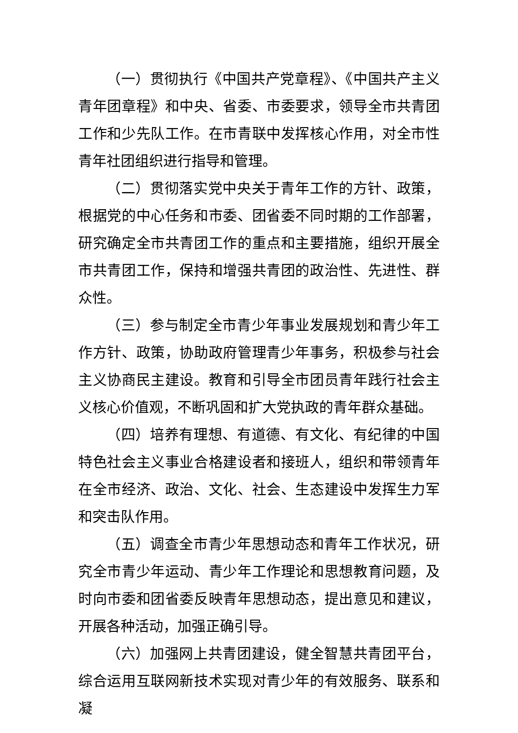（一）贯彻执行《中国共产党章程》、《中国共产主义青年团章程》和中央、省委、市委要求，领导全市共青团工作和少先队工作。在市青联中发挥核心作用，对全市性青年社团组织进行指导和管理。
（二）贯彻落实党中央关于青年工作的方针、政策，根据党的中心任务和市委、团省委不同时期的工作部署，研究确定全市共青团工作的重点和主要措施，组织开展全市共青团工作，保持和增强共青团的政治性、先进性、群众性。
（三）参与制定全市青少年事业发展规划和青少年工作方针、政策，协助政府管理青少年事务，积极参与社会主义协商民主建设。教育和引导全市团员青年践行社会主义核心价值观，不断巩固和扩大党执政的青年群众基础。
（四）培养有理想、有道德、有文化、有纪律的中国特色社会主义事业合格建设者和接班人，组织和带领青年在全市经济、政治、文化、社会、生态建设中发挥生力军和突击队作用。
（五）调查全市青少年思想动态和青年工作状况，研究全市青少年运动、青少年工作理论和思想教育问题，及时向市委和团省委反映青年思想动态，提出意见和建议，开展各种活动，加强正确引导。
（六）加强网上共青团建设，健全智慧共青团平台，综合运用互联网新技术实现对青少年的有效服务、联系和凝